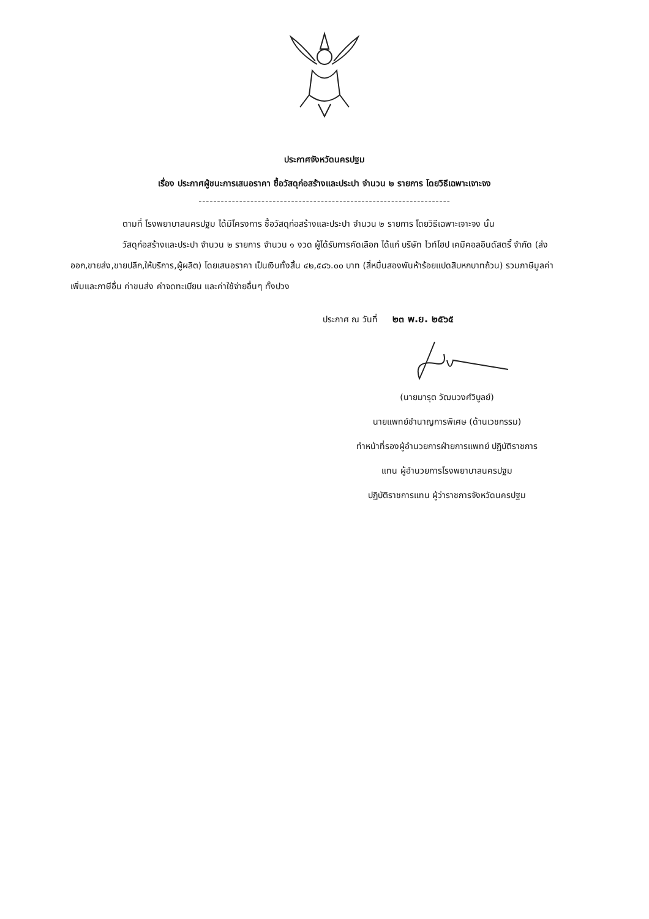ประกาศจังหวัดนครปฐม
เรื่อง ประกาศผู้ชนะการเสนอราคา ซื้อวัสดุก่อสร้างและประปา จำนวน ๒ รายการ โดยวิธีเฉพาะเจาะจง
--------------------------------------------------------------------
ตามที่ โรงพยาบาลนครปฐม ได้มีโครงการ ซื้อวัสดุก่อสร้างและประปา จำนวน ๒ รายการ โดยวิธีเฉพาะเจาะจง นั้น
วัสดุก่อสร้างและประปา จำนวน ๒ รายการ จำนวน ๑ งวด ผู้ได้รับการคัดเลือก ได้แก่ บริษัท ไวท์โฮป เคมีคอลอินดัสตรี้ จำกัด (ส่งออก,ขายส่ง,ขายปลีก,ให้บริการ,ผู้ผลิต) โดยเสนอราคา เป็นเงินทั้งสิ้น ๔๒,๕๘๖.๐๐ บาท (สี่หมื่นสองพันห้าร้อยแปดสิบหกบาทถ้วน) รวมภาษีมูลค่าเพิ่มและภาษีอื่น ค่าขนส่ง ค่าจดทะเบียน และค่าใช้จ่ายอื่นๆ ทั้งปวง
ประกาศ ณ วันที่ ๒๓ พ.ย. ๒๕๖๕
(นายมารุต วัฒนวงศ์วิบูลย์)
นายแพทย์ชำนาญการพิเศษ (ด้านเวชกรรม)
ทำหน้าที่รองผู้อำนวยการฝ่ายการแพทย์ ปฏิบัติราชการ
แทน ผู้อำนวยการโรงพยาบาลนครปฐม
ปฏิบัติราชการแทน ผู้ว่าราชการจังหวัดนครปฐม